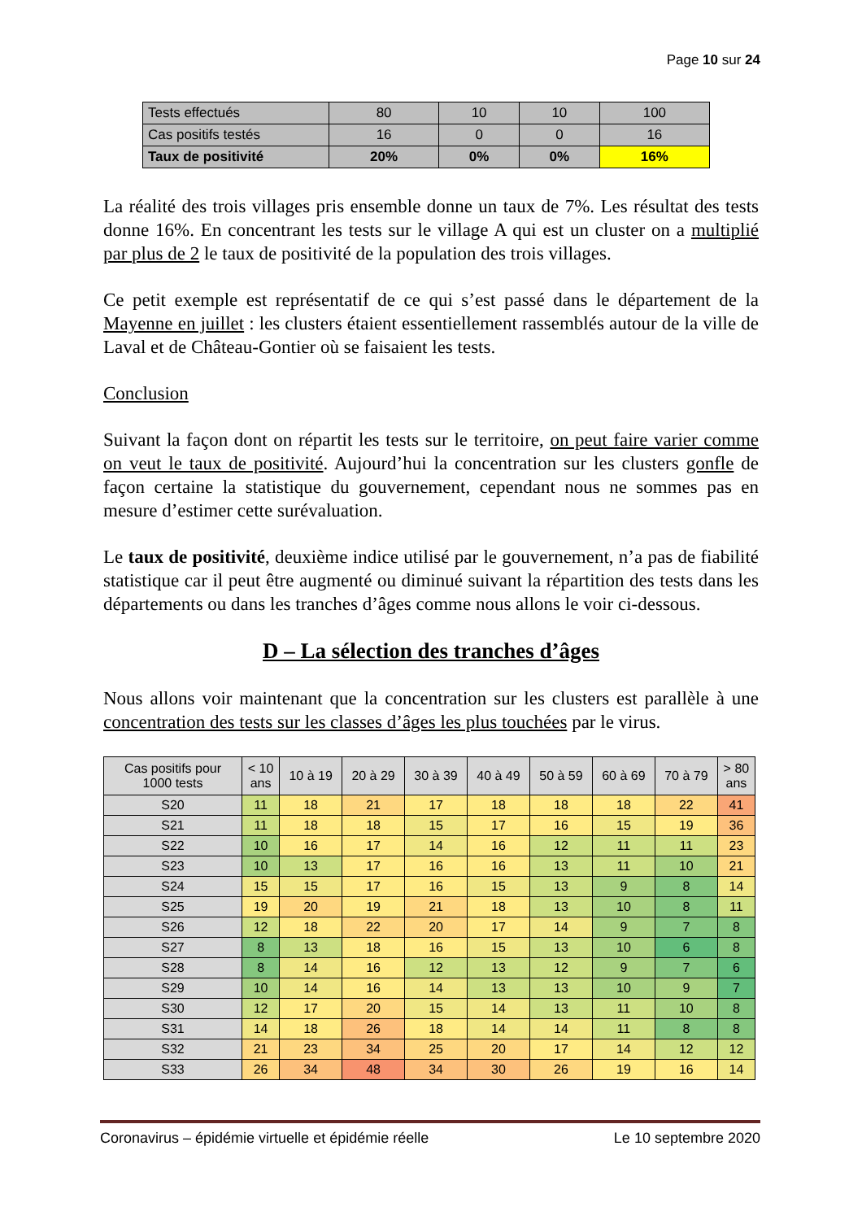Page 10 sur 24
| Tests effectués | 80 | 10 | 10 | 100 |
| Cas positifs testés | 16 | 0 | 0 | 16 |
| Taux de positivité | 20% | 0% | 0% | 16% |
La réalité des trois villages pris ensemble donne un taux de 7%. Les résultat des tests donne 16%. En concentrant les tests sur le village A qui est un cluster on a multiplié par plus de 2 le taux de positivité de la population des trois villages.
Ce petit exemple est représentatif de ce qui s’est passé dans le département de la Mayenne en juillet : les clusters étaient essentiellement rassemblés autour de la ville de Laval et de Château-Gontier où se faisaient les tests.
Conclusion
Suivant la façon dont on répartit les tests sur le territoire, on peut faire varier comme on veut le taux de positivité. Aujourd’hui la concentration sur les clusters gonfle de façon certaine la statistique du gouvernement, cependant nous ne sommes pas en mesure d’estimer cette surévaluation.
Le taux de positivité, deuxième indice utilisé par le gouvernement, n’a pas de fiabilité statistique car il peut être augmenté ou diminué suivant la répartition des tests dans les départements ou dans les tranches d’âges comme nous allons le voir ci-dessous.
D – La sélection des tranches d’âges
Nous allons voir maintenant que la concentration sur les clusters est parallèle à une concentration des tests sur les classes d’âges les plus touchées par le virus.
| Cas positifs pour 1000 tests | < 10 ans | 10 à 19 | 20 à 29 | 30 à 39 | 40 à 49 | 50 à 59 | 60 à 69 | 70 à 79 | > 80 ans |
| --- | --- | --- | --- | --- | --- | --- | --- | --- | --- |
| S20 | 11 | 18 | 21 | 17 | 18 | 18 | 18 | 22 | 41 |
| S21 | 11 | 18 | 18 | 15 | 17 | 16 | 15 | 19 | 36 |
| S22 | 10 | 16 | 17 | 14 | 16 | 12 | 11 | 11 | 23 |
| S23 | 10 | 13 | 17 | 16 | 16 | 13 | 11 | 10 | 21 |
| S24 | 15 | 15 | 17 | 16 | 15 | 13 | 9 | 8 | 14 |
| S25 | 19 | 20 | 19 | 21 | 18 | 13 | 10 | 8 | 11 |
| S26 | 12 | 18 | 22 | 20 | 17 | 14 | 9 | 7 | 8 |
| S27 | 8 | 13 | 18 | 16 | 15 | 13 | 10 | 6 | 8 |
| S28 | 8 | 14 | 16 | 12 | 13 | 12 | 9 | 7 | 6 |
| S29 | 10 | 14 | 16 | 14 | 13 | 13 | 10 | 9 | 7 |
| S30 | 12 | 17 | 20 | 15 | 14 | 13 | 11 | 10 | 8 |
| S31 | 14 | 18 | 26 | 18 | 14 | 14 | 11 | 8 | 8 |
| S32 | 21 | 23 | 34 | 25 | 20 | 17 | 14 | 12 | 12 |
| S33 | 26 | 34 | 48 | 34 | 30 | 26 | 19 | 16 | 14 |
Coronavirus – épidémie virtuelle et épidémie réelle Le 10 septembre 2020